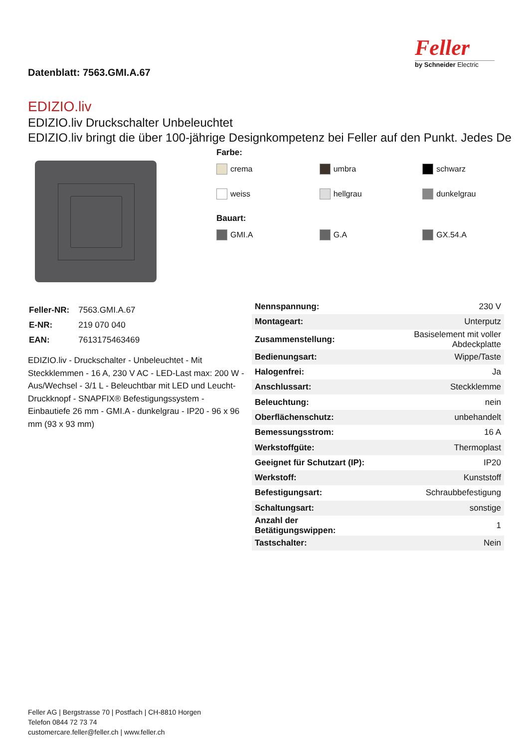Datenblatt: 7563.GMI.A.67
Feller
by Schneider Electric
EDIZIO.liv
EDIZIO.liv Druckschalter Unbeleuchtet
EDIZIO.liv bringt die über 100-jährige Designkompetenz bei Feller auf den Punkt. Jedes De
Farbe:
crema umbra schwarz
weiss hellgrau dunkelgrau
Bauart:
GMI.A G.A GX.54.A
| Feller-NR: | 7563.GMI.A.67 |
| E-NR: | 219 070 040 |
| EAN: | 7613175463469 |
EDIZIO.liv - Druckschalter - Unbeleuchtet - Mit Steckklemmen - 16 A, 230 V AC - LED-Last max: 200 W - Aus/Wechsel - 3/1 L - Beleuchtbar mit LED und Leucht-Druckknopf - SNAPFIX® Befestigungssystem - Einbautiefe 26 mm - GMI.A - dunkelgrau - IP20 - 96 x 96 mm (93 x 93 mm)
| Nennspannung: | 230 V |
| Montageart: | Unterputz |
| Zusammenstellung: | Basiselement mit voller Abdeckplatte |
| Bedienungsart: | Wippe/Taste |
| Halogenfrei: | Ja |
| Anschlussart: | Steckklemme |
| Beleuchtung: | nein |
| Oberflächenschutz: | unbehandelt |
| Bemessungsstrom: | 16 A |
| Werkstoffgüte: | Thermoplast |
| Geeignet für Schutzart (IP): | IP20 |
| Werkstoff: | Kunststoff |
| Befestigungsart: | Schraubbefestigung |
| Schaltungsart: | sonstige |
| Anzahl der Betätigungswippen: | 1 |
| Tastschalter: | Nein |
Feller AG | Bergstrasse 70 | Postfach | CH-8810 Horgen
Telefon 0844 72 73 74
customercare.feller@feller.ch | www.feller.ch